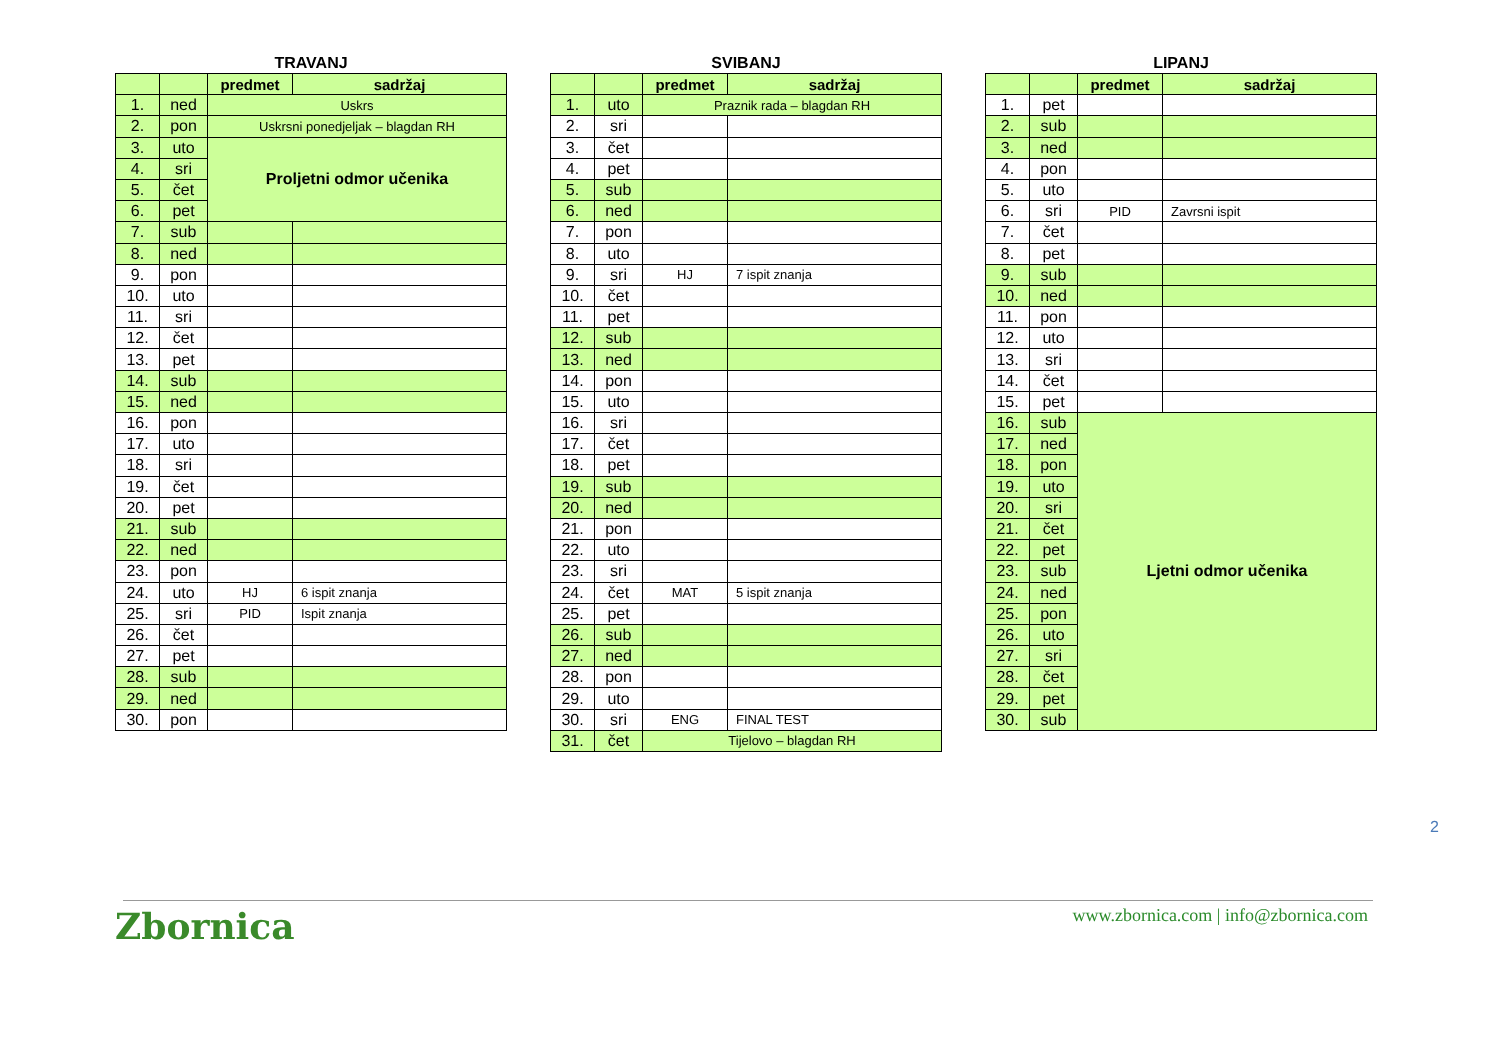TRAVANJ
| | | predmet | sadržaj |
| --- | --- | --- | --- |
| 1. | ned | Uskrs | |
| 2. | pon | Uskrsni ponedjeljak – blagdan RH | |
| 3. | uto | Proljetni odmor učenika | |
| 4. | sri | | |
| 5. | čet | | |
| 6. | pet | | |
| 7. | sub | | |
| 8. | ned | | |
| 9. | pon | | |
| 10. | uto | | |
| 11. | sri | | |
| 12. | čet | | |
| 13. | pet | | |
| 14. | sub | | |
| 15. | ned | | |
| 16. | pon | | |
| 17. | uto | | |
| 18. | sri | | |
| 19. | čet | | |
| 20. | pet | | |
| 21. | sub | | |
| 22. | ned | | |
| 23. | pon | | |
| 24. | uto | HJ | 6 ispit znanja |
| 25. | sri | PID | Ispit znanja |
| 26. | čet | | |
| 27. | pet | | |
| 28. | sub | | |
| 29. | ned | | |
| 30. | pon | | |
SVIBANJ
| | | predmet | sadržaj |
| --- | --- | --- | --- |
| 1. | uto | Praznik rada – blagdan RH | |
| 2. | sri | | |
| 3. | čet | | |
| 4. | pet | | |
| 5. | sub | | |
| 6. | ned | | |
| 7. | pon | | |
| 8. | uto | | |
| 9. | sri | HJ | 7 ispit znanja |
| 10. | čet | | |
| 11. | pet | | |
| 12. | sub | | |
| 13. | ned | | |
| 14. | pon | | |
| 15. | uto | | |
| 16. | sri | | |
| 17. | čet | | |
| 18. | pet | | |
| 19. | sub | | |
| 20. | ned | | |
| 21. | pon | | |
| 22. | uto | | |
| 23. | sri | | |
| 24. | čet | MAT | 5 ispit znanja |
| 25. | pet | | |
| 26. | sub | | |
| 27. | ned | | |
| 28. | pon | | |
| 29. | uto | | |
| 30. | sri | ENG | FINAL TEST |
| 31. | čet | Tijelovo – blagdan RH | |
LIPANJ
| | | predmet | sadržaj |
| --- | --- | --- | --- |
| 1. | pet | | |
| 2. | sub | | |
| 3. | ned | | |
| 4. | pon | | |
| 5. | uto | | |
| 6. | sri | PID | Zavrsni ispit |
| 7. | čet | | |
| 8. | pet | | |
| 9. | sub | | |
| 10. | ned | | |
| 11. | pon | | |
| 12. | uto | | |
| 13. | sri | | |
| 14. | čet | | |
| 15. | pet | | |
| 16. | sub | Ljetni odmor učenika | |
| 17. | ned | | |
| 18. | pon | | |
| 19. | uto | | |
| 20. | sri | | |
| 21. | čet | | |
| 22. | pet | | |
| 23. | sub | | |
| 24. | ned | | |
| 25. | pon | | |
| 26. | uto | | |
| 27. | sri | | |
| 28. | čet | | |
| 29. | pet | | |
| 30. | sub | | |
2
Zbornica
www.zbornica.com | info@zbornica.com